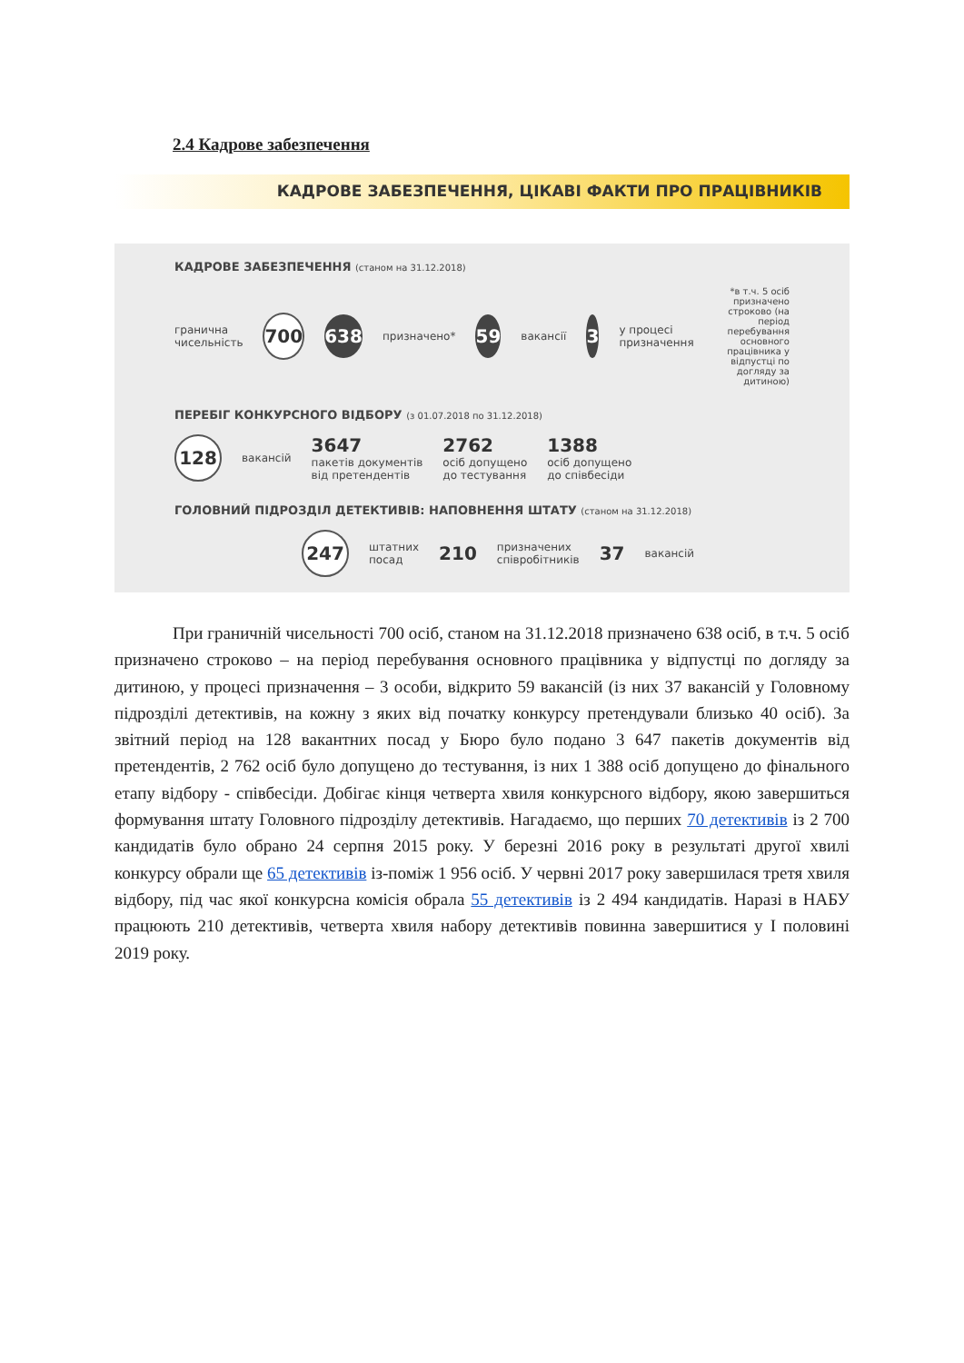2.4 Кадрове забезпечення
КАДРОВЕ ЗАБЕЗПЕЧЕННЯ, ЦІКАВІ ФАКТИ ПРО ПРАЦІВНИКІВ
КАДРОВЕ ЗАБЕЗПЕЧЕННЯ (станом на 31.12.2018)
гранична
чисельність
700 638
призначено*
59
вакансії
3
у процесі
призначення
*в т.ч. 5 осіб призначено строково (на період перебування основного працівника у відпустці по догляду за дитиною)
ПЕРЕБІГ КОНКУРСНОГО ВІДБОРУ (з 01.07.2018 по 31.12.2018)
128
вакансій
3647
пакетів документів
від претендентів
2762
осіб допущено
до тестування
1388
осіб допущено
до співбесіди
ГОЛОВНИЙ ПІДРОЗДІЛ ДЕТЕКТИВІВ: НАПОВНЕННЯ ШТАТУ (станом на 31.12.2018)
247
штатних
посад
210
призначених
співробітників
37
вакансій
При граничній чисельності 700 осіб, станом на 31.12.2018 призначено 638 осіб, в т.ч. 5 осіб призначено строково – на період перебування основного працівника у відпустці по догляду за дитиною, у процесі призначення – 3 особи, відкрито 59 вакансій (із них 37 вакансій у Головному підрозділі детективів, на кожну з яких від початку конкурсу претендували близько 40 осіб). За звітний період на 128 вакантних посад у Бюро було подано 3 647 пакетів документів від претендентів, 2 762 осіб було допущено до тестування, із них 1 388 осіб допущено до фінального етапу відбору - співбесіди. Добігає кінця четверта хвиля конкурсного відбору, якою завершиться формування штату Головного підрозділу детективів. Нагадаємо, що перших 70 детективів із 2 700 кандидатів було обрано 24 серпня 2015 року. У березні 2016 року в результаті другої хвилі конкурсу обрали ще 65 детективів із-поміж 1 956 осіб. У червні 2017 року завершилася третя хвиля відбору, під час якої конкурсна комісія обрала 55 детективів із 2 494 кандидатів. Наразі в НАБУ працюють 210 детективів, четверта хвиля набору детективів повинна завершитися у І половині 2019 року.